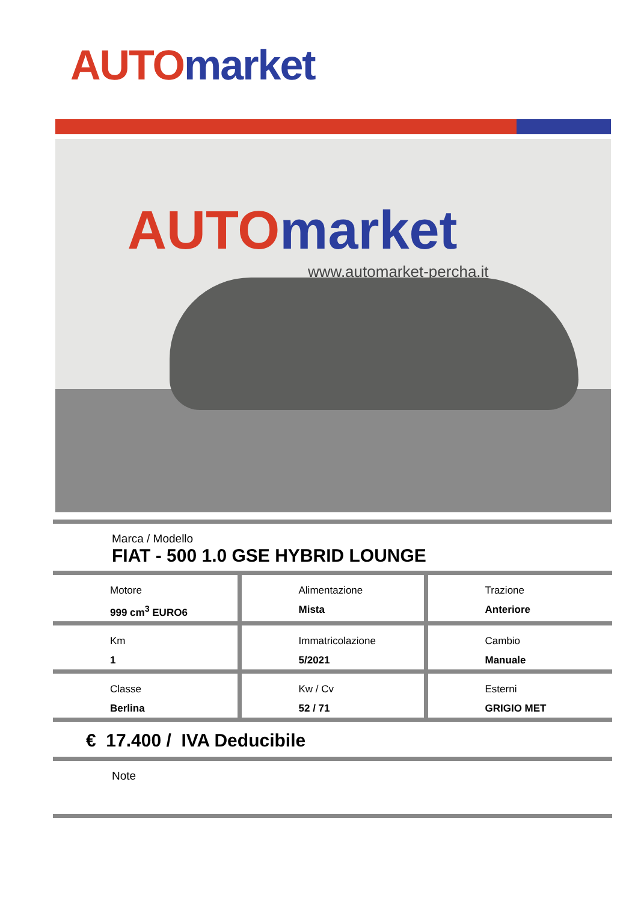AUTO market
AUTO market
www.automarket-percha.it
Marca / Modello
FIAT - 500 1.0 GSE HYBRID LOUNGE
| Motore 999 cm<sup>3</sup> EURO6 | Alimentazione Mista | Trazione Anteriore |
| Km 1 | Immatricolazione 5/2021 | Cambio Manuale |
| Classe Berlina | Kw / Cv 52 / 71 | Esterni GRIGIO MET |
€ 17.400 / IVA Deducibile
Note